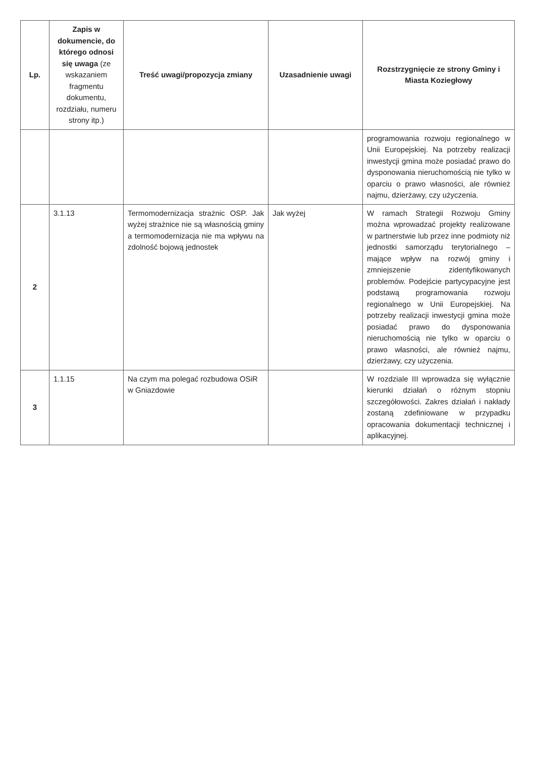| Lp. | Zapis w dokumencie, do którego odnosi się uwaga (ze wskazaniem fragmentu dokumentu, rozdziału, numeru strony itp.) | Treść uwagi/propozycja zmiany | Uzasadnienie uwagi | Rozstrzygnięcie ze strony Gminy i Miasta Koziegłowy |
| --- | --- | --- | --- | --- |
| | | | | programowania rozwoju regionalnego w Unii Europejskiej. Na potrzeby realizacji inwestycji gmina może posiadać prawo do dysponowania nieruchomością nie tylko w oparciu o prawo własności, ale również najmu, dzierżawy, czy użyczenia. |
| 2 | 3.1.13 | Termomodernizacja strażnic OSP. Jak wyżej strażnice nie są własnością gminy a termomodernizacja nie ma wpływu na zdolność bojową jednostek | Jak wyżej | W ramach Strategii Rozwoju Gminy można wprowadzać projekty realizowane w partnerstwie lub przez inne podmioty niż jednostki samorządu terytorialnego – mające wpływ na rozwój gminy i zmniejszenie zidentyfikowanych problemów. Podejście partycypacyjne jest podstawą programowania rozwoju regionalnego w Unii Europejskiej. Na potrzeby realizacji inwestycji gmina może posiadać prawo do dysponowania nieruchomością nie tylko w oparciu o prawo własności, ale również najmu, dzierżawy, czy użyczenia. |
| 3 | 1.1.15 | Na czym ma polegać rozbudowa OSiR w Gniazdowie | | W rozdziale III wprowadza się wyłącznie kierunki działań o różnym stopniu szczegółowości. Zakres działań i nakłady zostaną zdefiniowane w przypadku opracowania dokumentacji technicznej i aplikacyjnej. |